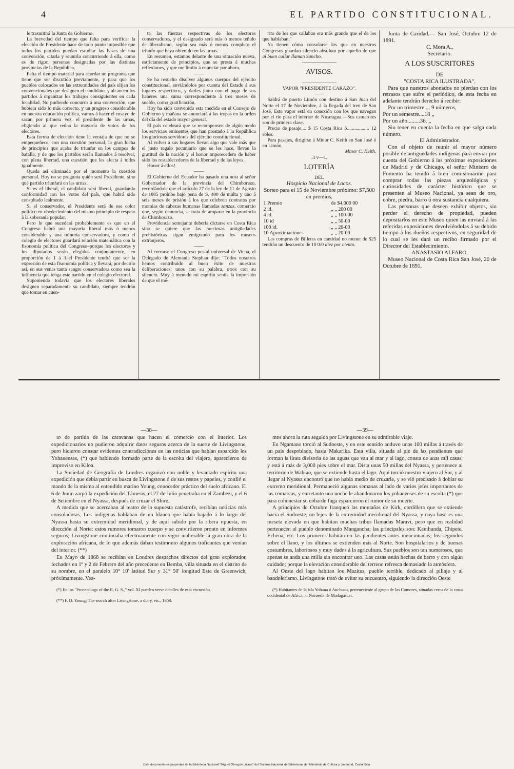4 EL PARTIDO CONSTITUCIONAL.
le trasmitirá la Junta de Gobierno.
La brevedad del tiempo que falta para verificar la elección de Presidente hace de todo punto imposible que todos los partidos puedan estudiar las bases de una convención, citarla y reunirla concurriendo á ella, como es de rigor, personas designadas por las distintas provincias de la República.
Falta el tiempo material para acordar un programa que tiene que ser discutido previamente, y para que los pueblos colocados en las extremidades del país elijan los convencionales que designen el candidato, y alcancen los partidos á organizar los trabajos consiguientes en cada localidad. No pudiendo concurrir á una convención, que hubiera sido lo más correcto, y un progreso considerable en nuestra educación política, vamos á hacer el ensayo de sacar, por primera vez, el presidente de las urnas, eligiendo al que reúna la mayoría de votos de los electores.
Esta forma de elección tiene la ventaja de que no se empequeñece, con una cuestión personal, la gran lucha de principios que acaba de triunfar en los campos de batalla, y de que los partidos serán llamados á resolver, con plena libertad, una cuestión que les afecta á todos igualmente.
Queda así eliminada por el momento la cuestión personal. Hoy no se pregunta quién será Presidente, sino qué partido triunfará en las urnas.
Si es el liberal, el candidato será liberal, guardando conformidad con los votos del país, que habrá sido consultado lealmente.
Si el conservador, el Presidente será de ese color político en obedecimiento del mismo principio de respeto á la soberanía popular.
Pero lo que sucederá probablemente es que en el Congreso habrá una mayoría liberal más ó menos considerable y una minoría conservadora, y como el colegio de electores guardará relación matemática con la fisonomía política del Congreso–porque los electores y los diputados serán elegidos conjuntamente, en proporción de 1 á 3–el Presidente tendrá que ser la expresión de esta fisonomía política y llevará, por decirlo así, en sus venas tanta sangre conservadora como sea la influencia que tenga este partido en el colegio electoral.
Suponiendo todavía que los electores liberales designen separadamente su candidato, siempre tendrán que tomar en cuen-
ta las fuerzas respectivas de los electores conservadores, y el designado será más ó menos teñido de liberalismo, según sea más ó menos completo el triunfo que haya obtenido en las urnas.
En resumen, estamos delante de una situación nueva, estrictamente de principios, que se presta á muchas reflexiones, y que me limito á enunciar por ahora.
——
Se ha resuelto disolver algunos cuerpos del ejército constitucional, enviándolos por cuenta del Estado á sus lugares respectivos, y darles junto con el pago de sus haberes una suma correspondiente á tres meses de sueldo, como gratificación.
Hoy ha sido convenida esta medida en el Consejo de Gobierno y mañana se anunciará á las tropas en la orden del día del estado mayor general.
El país celebrará que se recompensen de algún modo los servicios eminentes que han prestado á la República los gloriosos servidores del ejército constitucional.
Al volver á sus hogares llevan algo que vale más que el justo regalo pecuniario que se les hace, llevan la gratitud de la nación y el honor imperecedero de haber sido los restablecedores de la libertad y de las leyes.
Honor á ellos!
——
El Gobierno del Ecuador ha pasado una nota al señor Gobernador de la provincia del Chimborazo, recordándole que el artículo 27 de la ley de 11 de Agosto de 1885 prohibe bajo pena de S. 400 de multa y uno á seis meses de prisión á los que celebren contratos por momias de cabezas humanas llamadas zanzas, comercio que, según denuncia, se trata de amparar en la provincia de Chimborazo.
Providencia semejante debería dictarse en Costa Rica sino se quiere que las preciosas antigüedades prehistóricas sigan emigrando para los museos extranjeros.
——
Al cerrarse el Congreso postal universal de Viena, el Delegado de Alemania Stephan dijo: "Todos nosotros hemos contribuído al buen éxito de nuestras deliberaciones: unos con su palabra, otros con su silencio. Muy á menudo mi espíritu sentía la impresión de que el mé-
rito de los que callaban era más grande que el de los que hablaban."
Ya tienen cómo consolarse los que en nuestros Congresos guardan silencio absoluto por aquello de que al buen callar llaman Sancho.
———————
AVISOS.
———————
VAPOR "PRESIDENTE CARAZO".
——
Saldrá de puerto Limón con destino á San Juan del Norte el 17 de Noviembre, á la llegada del tren de San José. Este vapor está en conexión con los que navegan por el río para el interior de Nicaragua.—Sus camarotes son de primera clase.
Precio de pasaje.... $ 15 Costa Rica ó.................. 12 soles.
Para pasajes, dirigirse á Minor C. Keith en San José ó en Limón.
Minor C. Keith.
.3 v—1.
LOTERÍA
DEL
Hospicio Nacional de Locos.
Sorteo para el 15 de Noviembre próximo: $7,500 en premios.
| 1 Premio | de $4,000 00 |
| 2 id. | „ „ 200 00 |
| 4 id. | „ „ 100-00 |
| 10 id | „ „ 50-00 |
| 100 id. | „ „ 20-00 |
| 10 Aproximaciones | „ „ 20-00 |
Las compras de Billetes en cantidad no menor de $25 tendrán un descuento de 10 0/0 diez por ciento.
Junta de Caridad.— San José, Octubre 12 de 1891.
C. Mora A.,
Secretario.
A LOS SUSCRITORES
DE
"COSTA RICA ILUSTRADA".
Para que nuestros abonados no pierdan con los retrasos que sufre el periódico, de esta fecha en adelante tendrán derecho á recibir:
Por un trimestre.... 9 números.
Por un semestre....18 „
Por un año.........36. „
Sin tener en cuenta la fecha en que salga cada número.
El Administrador.
Con el objeto de reunir el mayor número posible de antigüedades indígenas para enviar por cuenta del Gobierno á las próximas exposiciones de Madrid y de Chicago, el señor Ministro de Fomento ha tenido á bien comisionarme para comprar todas las piezas arqueológicas y curiosidades de carácter histórico que se presenten al Museo Nacional, ya sean de oro, cobre, piedra, barro ú otra sustancia cualquiera.
Las personas que deseen exhibir objetos, sin perder el derecho de propiedad, pueden depositarlos en este Museo quien las enviará á las referidas exposiciones devolviéndolas á su debido tiempo á los dueños respectivos, en seguridad de lo cual se les dará un recibo firmado por el Director del Establecimiento.
ANASTASIO ALFARO.
Museo Nacional de Costa Rica San José, 20 de Octubre de 1891.
—38—
to de partida de las caravanas que hacen el comercio con el interior. Los expedicionarios no pudieron adquirir datos seguros acerca de la suerte de Livingstone, pero hicieron constar evidentes contradicciones en las noticias que habían esparcido los Yohanenses, (*) que habiendo formado parte de la escolta del viajero, aparecieron de improviso en Kiloa.
La Sociedad de Geografía de Londres organizó con noble y levantado espíritu una expedición que debía partir en busca de Livingstone ó de sus restos y papeles, y confió el mando de la misma al entendido marino Young, conocedor práctico del suelo africano. El 6 de Junio zarpó la expedición del Támesis; el 27 de Julio penetraba en el Zambezi, y el 6 de Setiembre en el Nyassa, después de cruzar el Shire.
A medida que se acercaban al teatro de la supuesta catástrofe, recibían noticias más consoladoras. Los indígenas hablaban de un blanco que había bajado á lo largo del Nyassa hasta su extremidad meridional, y de aquí subido por la ribera opuesta, en dirección al Norte: estos rumores tomaron cuerpo y se convirtieron pronto en informes seguros; Livingstone continuaba efectivamente con vigor inalterable la gran obra de la exploración africana, de lo que además daban testimonio algunos traficantes que venían del interior. (**)
En Mayo de 1868 se recibían en Londres despachos directos del gran explorador, fechados en 1º y 2 de Febrero del año precedente en Bemba, villa situada en el distrito de su nombre, en el paralelo 10° 10′ latitud Sur y 31° 50′ longitud Este de Greenwich, próximamente. Vea-
(*) En los "Proceedings of the R. G. S.," vol. XI pueden verse detalles de esta excursión.
(**) F. D. Young; The search after Livingstone, a diary, etc., 1868.
—39—
mos ahora la ruta seguida por Livingstone en su admirable viaje.
En Ngamano torció al Sudoeste, y en este sentido anduvo unas 100 millas á través de un país despoblado, hasta Makarika. Esta villa, situada al pie de las pendientes que forman la línea divisoria de las aguas que van al mar y al lago, consta de unas mil casas, y está á más de 3,000 pies sobre el mar. Dista unas 50 millas del Nyassa, y pertenece al territorio de Wahiao, que se extiende hasta el lago. Aquí torció nuestro viajero al Sur, y al llegar al Nyassa encontró que no había medio de cruzarle, y se vió precisado á doblar su extremo meridional. Permaneció algunas semanas al lado de varios jefes importantes de las comarcas, y entretanto una noche le abandonaron los yohanenses de su escolta (*) que para cohonestar su cobarde fuga esparcieron el rumor de su muerte.
A principios de Octubre franqueó las montañas de Kirk, cordillera que se extiende hacia el Sudoeste, no lejos de la extremidad meridional del Nyassa, y cuya base es una meseta elevada en que habitan muchas tribus llamadas Maravi, pero que en realidad pertenecen al pueblo denominado Manganchа; las principales son: Kanthunda, Chipete, Echena, etc. Los primeros habitan en las pendientes antes mencionadas; los segundos sobre el llano, y los últimos se extienden más al Norte. Son hospitalarios y de buenas costumbres, laboriosos y muy dados á la agricultura. Sus pueblos son tan numerosos, que apenas se anda una milla sin encontrar uno. Las casas están hechas de barro y con algún cuidado; porque la elevación considerable del terreno refresca demasiado la atmósfera.
Al Oeste del lago habitan los Mazitus, pueblo terrible, dedicado al pillaje y al bandolerismo. Livingstone trató de evitar su encuentro, siguiendo la dirección Oeste
(*) Habitantes de la isla Yohana ó Anchuan, perteneciente al grupo de las Comores, situadas cerca de la costa occidental de Africa, al Noroeste de Madagascar.
Este documento es propiedad de la Biblioteca Nacional "Miguel Obregón Lizano" del Sistema Nacional de Bibliotecas del Ministerio de Cultura y Juventud, Costa Rica.